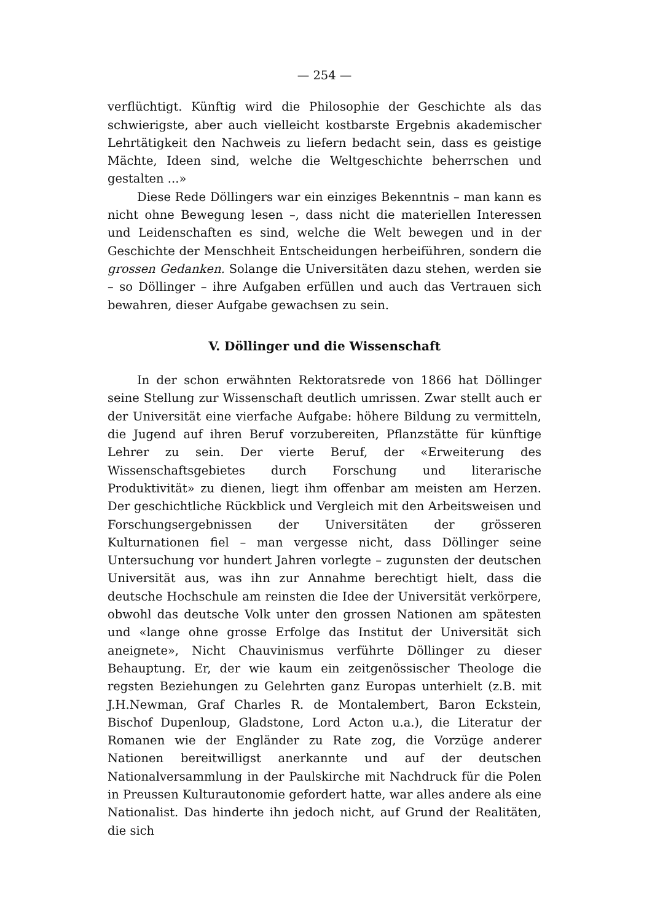— 254 —
verflüchtigt. Künftig wird die Philosophie der Geschichte als das schwierigste, aber auch vielleicht kostbarste Ergebnis akademischer Lehrtätigkeit den Nachweis zu liefern bedacht sein, dass es geistige Mächte, Ideen sind, welche die Weltgeschichte beherrschen und gestalten ...»
Diese Rede Döllingers war ein einziges Bekenntnis – man kann es nicht ohne Bewegung lesen –, dass nicht die materiellen Interessen und Leidenschaften es sind, welche die Welt bewegen und in der Geschichte der Menschheit Entscheidungen herbeiführen, sondern die grossen Gedanken. Solange die Universitäten dazu stehen, werden sie – so Döllinger – ihre Aufgaben erfüllen und auch das Vertrauen sich bewahren, dieser Aufgabe gewachsen zu sein.
V. Döllinger und die Wissenschaft
In der schon erwähnten Rektoratsrede von 1866 hat Döllinger seine Stellung zur Wissenschaft deutlich umrissen. Zwar stellt auch er der Universität eine vierfache Aufgabe: höhere Bildung zu vermitteln, die Jugend auf ihren Beruf vorzubereiten, Pflanzstätte für künftige Lehrer zu sein. Der vierte Beruf, der «Erweiterung des Wissenschaftsgebietes durch Forschung und literarische Produktivität» zu dienen, liegt ihm offenbar am meisten am Herzen. Der geschichtliche Rückblick und Vergleich mit den Arbeitsweisen und Forschungsergebnissen der Universitäten der grösseren Kulturnationen fiel – man vergesse nicht, dass Döllinger seine Untersuchung vor hundert Jahren vorlegte – zugunsten der deutschen Universität aus, was ihn zur Annahme berechtigt hielt, dass die deutsche Hochschule am reinsten die Idee der Universität verkörpere, obwohl das deutsche Volk unter den grossen Nationen am spätesten und «lange ohne grosse Erfolge das Institut der Universität sich aneignete», Nicht Chauvinismus verführte Döllinger zu dieser Behauptung. Er, der wie kaum ein zeitgenössischer Theologe die regsten Beziehungen zu Gelehrten ganz Europas unterhielt (z.B. mit J.H.Newman, Graf Charles R. de Montalembert, Baron Eckstein, Bischof Dupenloup, Gladstone, Lord Acton u.a.), die Literatur der Romanen wie der Engländer zu Rate zog, die Vorzüge anderer Nationen bereitwilligst anerkannte und auf der deutschen Nationalversammlung in der Paulskirche mit Nachdruck für die Polen in Preussen Kulturautonomie gefordert hatte, war alles andere als eine Nationalist. Das hinderte ihn jedoch nicht, auf Grund der Realitäten, die sich